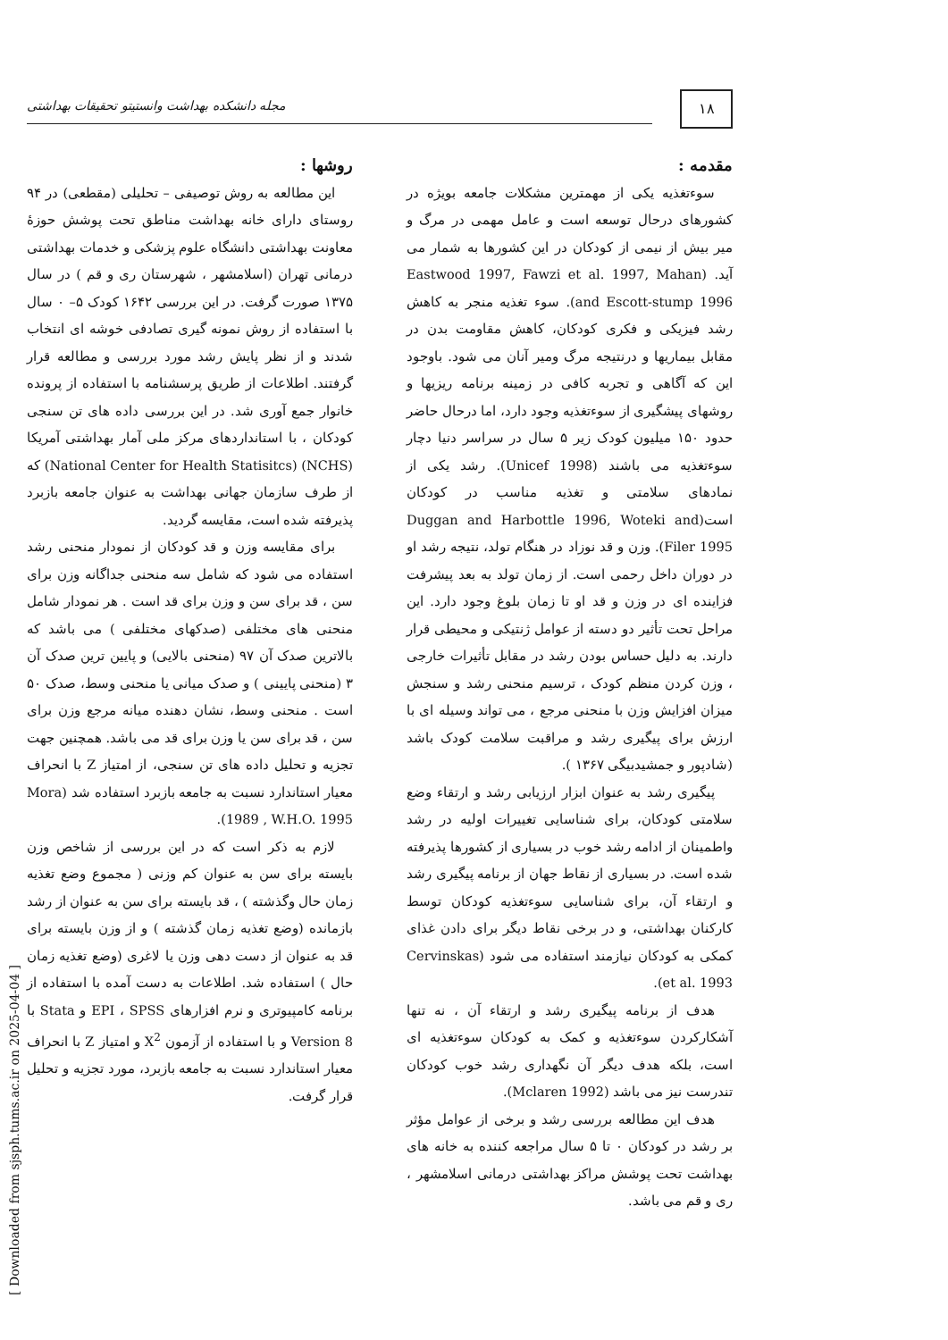۱۸
مجله دانشکده بهداشت وانستیتو تحقیقات بهداشتی
مقدمه :
سوءتغذیه یکی از مهمترین مشکلات جامعه بویژه در کشورهای درحال توسعه است و عامل مهمی در مرگ و میر بیش از نیمی از کودکان در این کشورها به شمار می آید. (Eastwood 1997, Fawzi et al. 1997, Mahan and Escott-stump 1996). سوء تغذیه منجر به کاهش رشد فیزیکی و فکری کودکان، کاهش مقاومت بدن در مقابل بیماریها و درنتیجه مرگ ومیر آنان می شود. باوجود این که آگاهی و تجربه کافی در زمینه برنامه ریزیها و روشهای پیشگیری از سوءتغذیه وجود دارد، اما درحال حاضر حدود ۱۵۰ میلیون کودک زیر ۵ سال در سراسر دنیا دچار سوءتغذیه می باشند (Unicef 1998). رشد یکی از نمادهای سلامتی و تغذیه مناسب در کودکان است(Duggan and Harbottle 1996, Woteki and Filer 1995). وزن و قد نوزاد در هنگام تولد، نتیجه رشد او در دوران داخل رحمی است. از زمان تولد به بعد پیشرفت فزاینده ای در وزن و قد او تا زمان بلوغ وجود دارد. این مراحل تحت تأثیر دو دسته از عوامل ژنتیکی و محیطی قرار دارند. به دلیل حساس بودن رشد در مقابل تأثیرات خارجی ، وزن کردن منظم کودک ، ترسیم منحنی رشد و سنجش میزان افزایش وزن با منحنی مرجع ، می تواند وسیله ای با ارزش برای پیگیری رشد و مراقبت سلامت کودک باشد (شادپور و جمشیدبیگی ۱۳۶۷ ).
پیگیری رشد به عنوان ابزار ارزیابی رشد و ارتقاء وضع سلامتی کودکان، برای شناسایی تغییرات اولیه در رشد واطمینان از ادامه رشد خوب در بسیاری از کشورها پذیرفته شده است. در بسیاری از نقاط جهان از برنامه پیگیری رشد و ارتقاء آن، برای شناسایی سوءتغذیه کودکان توسط کارکنان بهداشتی، و در برخی نقاط دیگر برای دادن غذای کمکی به کودکان نیازمند استفاده می شود (Cervinskas et al. 1993).
هدف از برنامه پیگیری رشد و ارتقاء آن ، نه تنها آشکارکردن سوءتغذیه و کمک به کودکان سوءتغذیه ای است، بلکه هدف دیگر آن نگهداری رشد خوب کودکان تندرست نیز می باشد (Mclaren 1992).
هدف این مطالعه بررسی رشد و برخی از عوامل مؤثر بر رشد در کودکان ۰ تا ۵ سال مراجعه کننده به خانه های بهداشت تحت پوشش مراکز بهداشتی درمانی اسلامشهر ، ری و قم می باشد.
روشها :
این مطالعه به روش توصیفی – تحلیلی (مقطعی) در ۹۴ روستای دارای خانه بهداشت مناطق تحت پوشش حوزهٔ معاونت بهداشتی دانشگاه علوم پزشکی و خدمات بهداشتی درمانی تهران (اسلامشهر ، شهرستان ری و قم ) در سال ۱۳۷۵ صورت گرفت. در این بررسی ۱۶۴۲ کودک ۵– ۰ سال با استفاده از روش نمونه گیری تصادفی خوشه ای انتخاب شدند و از نظر پایش رشد مورد بررسی و مطالعه قرار گرفتند. اطلاعات از طریق پرسشنامه با استفاده از پرونده خانوار جمع آوری شد. در این بررسی داده های تن سنجی کودکان ، با استانداردهای مرکز ملی آمار بهداشتی آمریکا (NCHS) (National Center for Health Statisitcs) که از طرف سازمان جهانی بهداشت به عنوان جامعه بازبرد پذیرفته شده است، مقایسه گردید.
برای مقایسه وزن و قد کودکان از نمودار منحنی رشد استفاده می شود که شامل سه منحنی جداگانه وزن برای سن ، قد برای سن و وزن برای قد است . هر نمودار شامل منحنی های مختلفی (صدکهای مختلفی ) می باشد که بالاترین صدک آن ۹۷ (منحنی بالایی) و پایین ترین صدک آن ۳ (منحنی پایینی ) و صدک میانی یا منحنی وسط، صدک ۵۰ است . منحنی وسط، نشان دهنده میانه مرجع وزن برای سن ، قد برای سن یا وزن برای قد می باشد. همچنین جهت تجزیه و تحلیل داده های تن سنجی، از امتیاز Z با انحراف معیار استاندارد نسبت به جامعه بازبرد استفاده شد (Mora 1989 , W.H.O. 1995).
لازم به ذکر است که در این بررسی از شاخص وزن بایسته برای سن به عنوان کم وزنی ( مجموع وضع تغذیه زمان حال وگذشته ) ، قد بایسته برای سن به عنوان از رشد بازمانده (وضع تغذیه زمان گذشته ) و از وزن بایسته برای قد به عنوان از دست دهی وزن یا لاغری (وضع تغذیه زمان حال ) استفاده شد. اطلاعات به دست آمده با استفاده از برنامه کامپیوتری و نرم افزارهای EPI ، SPSS و Stata با Version 8 و با استفاده از آزمون X<sup>2</sup> و امتیاز Z با انحراف معیار استاندارد نسبت به جامعه بازبرد، مورد تجزیه و تحلیل قرار گرفت.
[ Downloaded from sjsph.tums.ac.ir on 2025-04-04 ]